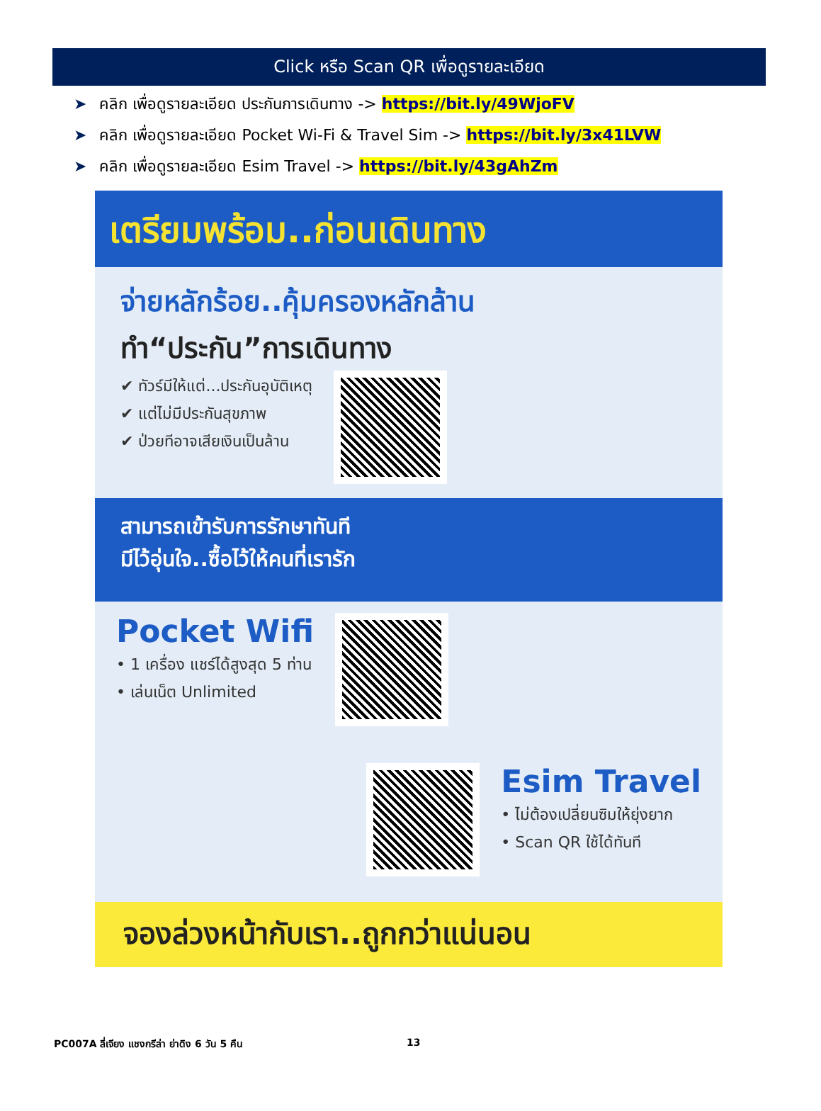Click หรือ Scan QR เพื่อดูรายละเอียด
➤ คลิก เพื่อดูรายละเอียด ประกันการเดินทาง -> https://bit.ly/49WjoFV
➤ คลิก เพื่อดูรายละเอียด Pocket Wi-Fi & Travel Sim -> https://bit.ly/3x41LVW
➤ คลิก เพื่อดูรายละเอียด Esim Travel -> https://bit.ly/43gAhZm
เตรียมพร้อม..ก่อนเดินทาง
จ่ายหลักร้อย..คุ้มครองหลักล้าน
ทำ“ประกัน”การเดินทาง
✔ ทัวร์มีให้แต่...ประกันอุบัติเหตุ
✔ แต่ไม่มีประกันสุขภาพ
✔ ป่วยทีอาจเสียเงินเป็นล้าน
สามารถเข้ารับการรักษาทันที
มีไว้อุ่นใจ..ซื้อไว้ให้คนที่เรารัก
Pocket Wifi
• 1 เครื่อง แชร์ได้สูงสุด 5 ท่าน
• เล่นเน็ต Unlimited
Esim Travel
• ไม่ต้องเปลี่ยนซิมให้ยุ่งยาก
• Scan QR ใช้ได้ทันที
จองล่วงหน้ากับเรา..ถูกกว่าแน่นอน
PC007A ลี่เจียง แชงกรีล่า ย่าดิง 6 วัน 5 คืน
13